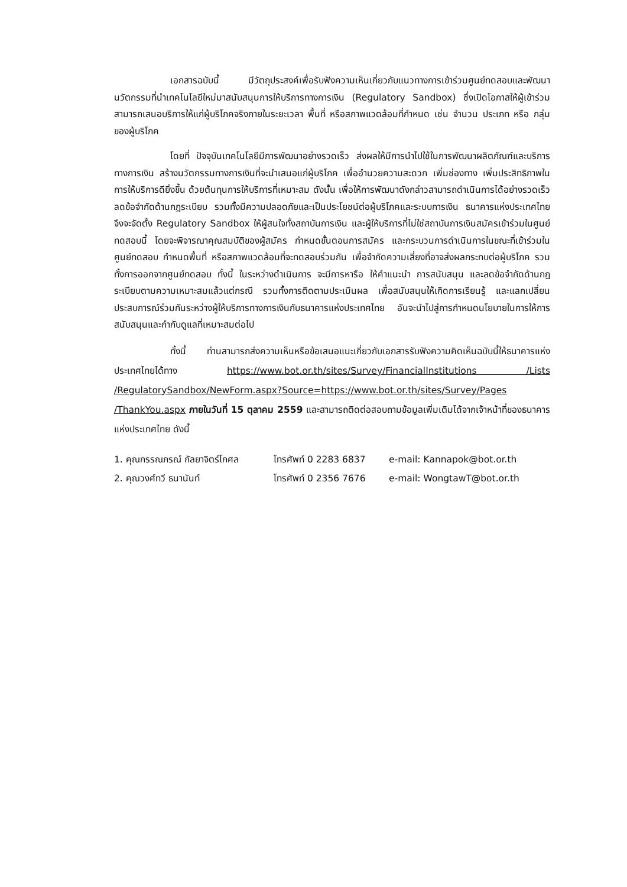เอกสารฉบับนี้ มีวัตถุประสงค์เพื่อรับฟังความเห็นเกี่ยวกับแนวทางการเข้าร่วมศูนย์ทดสอบและพัฒนานวัตกรรมที่นำเทคโนโลยีใหม่มาสนับสนุนการให้บริการทางการเงิน (Regulatory Sandbox) ซึ่งเปิดโอกาสให้ผู้เข้าร่วมสามารถเสนอบริการให้แก่ผู้บริโภคจริงภายในระยะเวลา พื้นที่ หรือสภาพแวดล้อมที่กำหนด เช่น จำนวน ประเภท หรือ กลุ่มของผู้บริโภค
โดยที่ ปัจจุบันเทคโนโลยีมีการพัฒนาอย่างรวดเร็ว ส่งผลให้มีการนำไปใช้ในการพัฒนาผลิตภัณฑ์และบริการทางการเงิน สร้างนวัตกรรมทางการเงินที่จะนำเสนอแก่ผู้บริโภค เพื่ออำนวยความสะดวก เพิ่มช่องทาง เพิ่มประสิทธิภาพในการให้บริการดียิ่งขึ้น ด้วยต้นทุนการให้บริการที่เหมาะสม ดังนั้น เพื่อให้การพัฒนาดังกล่าวสามารถดำเนินการได้อย่างรวดเร็ว ลดข้อจำกัดด้านกฎระเบียบ รวมทั้งมีความปลอดภัยและเป็นประโยชน์ต่อผู้บริโภคและระบบการเงิน ธนาคารแห่งประเทศไทยจึงจะจัดตั้ง Regulatory Sandbox ให้ผู้สนใจทั้งสถาบันการเงิน และผู้ให้บริการที่ไม่ใช่สถาบันการเงินสมัครเข้าร่วมในศูนย์ทดสอบนี้ โดยจะพิจารณาคุณสมบัติของผู้สมัคร กำหนดขั้นตอนการสมัคร และกระบวนการดำเนินการในขณะที่เข้าร่วมในศูนย์ทดสอบ กำหนดพื้นที่ หรือสภาพแวดล้อมที่จะทดสอบร่วมกัน เพื่อจำกัดความเสี่ยงที่อาจส่งผลกระทบต่อผู้บริโภค รวมทั้งการออกจากศูนย์ทดสอบ ทั้งนี้ ในระหว่างดำเนินการ จะมีการหารือ ให้คำแนะนำ การสนับสนุน และลดข้อจำกัดด้านกฎระเบียบตามความเหมาะสมแล้วแต่กรณี รวมทั้งการติดตามประเมินผล เพื่อสนับสนุนให้เกิดการเรียนรู้ และแลกเปลี่ยนประสบการณ์ร่วมกันระหว่างผู้ให้บริการทางการเงินกับธนาคารแห่งประเทศไทย อันจะนำไปสู่การกำหนดนโยบายในการให้การสนับสนุนและกำกับดูแลที่เหมาะสมต่อไป
ทั้งนี้ ท่านสามารถส่งความเห็นหรือข้อเสนอแนะเกี่ยวกับเอกสารรับฟังความคิดเห็นฉบับนี้ให้ธนาคารแห่งประเทศไทยได้ทาง https://www.bot.or.th/sites/Survey/FinancialInstitutions /Lists /RegulatorySandbox/NewForm.aspx?Source=https://www.bot.or.th/sites/Survey/Pages /ThankYou.aspx ภายในวันที่ 15 ตุลาคม 2559 และสามารถติดต่อสอบถามข้อมูลเพิ่มเติมได้จากเจ้าหน้าที่ของธนาคารแห่งประเทศไทย ดังนี้
1. คุณกรรณภรณ์ กัลยาจิตร์โกศล โทรศัพท์ 0 2283 6837 e-mail: Kannapok@bot.or.th
2. คุณวงศ์ทวี ธนานันท์ โทรศัพท์ 0 2356 7676 e-mail: WongtawT@bot.or.th